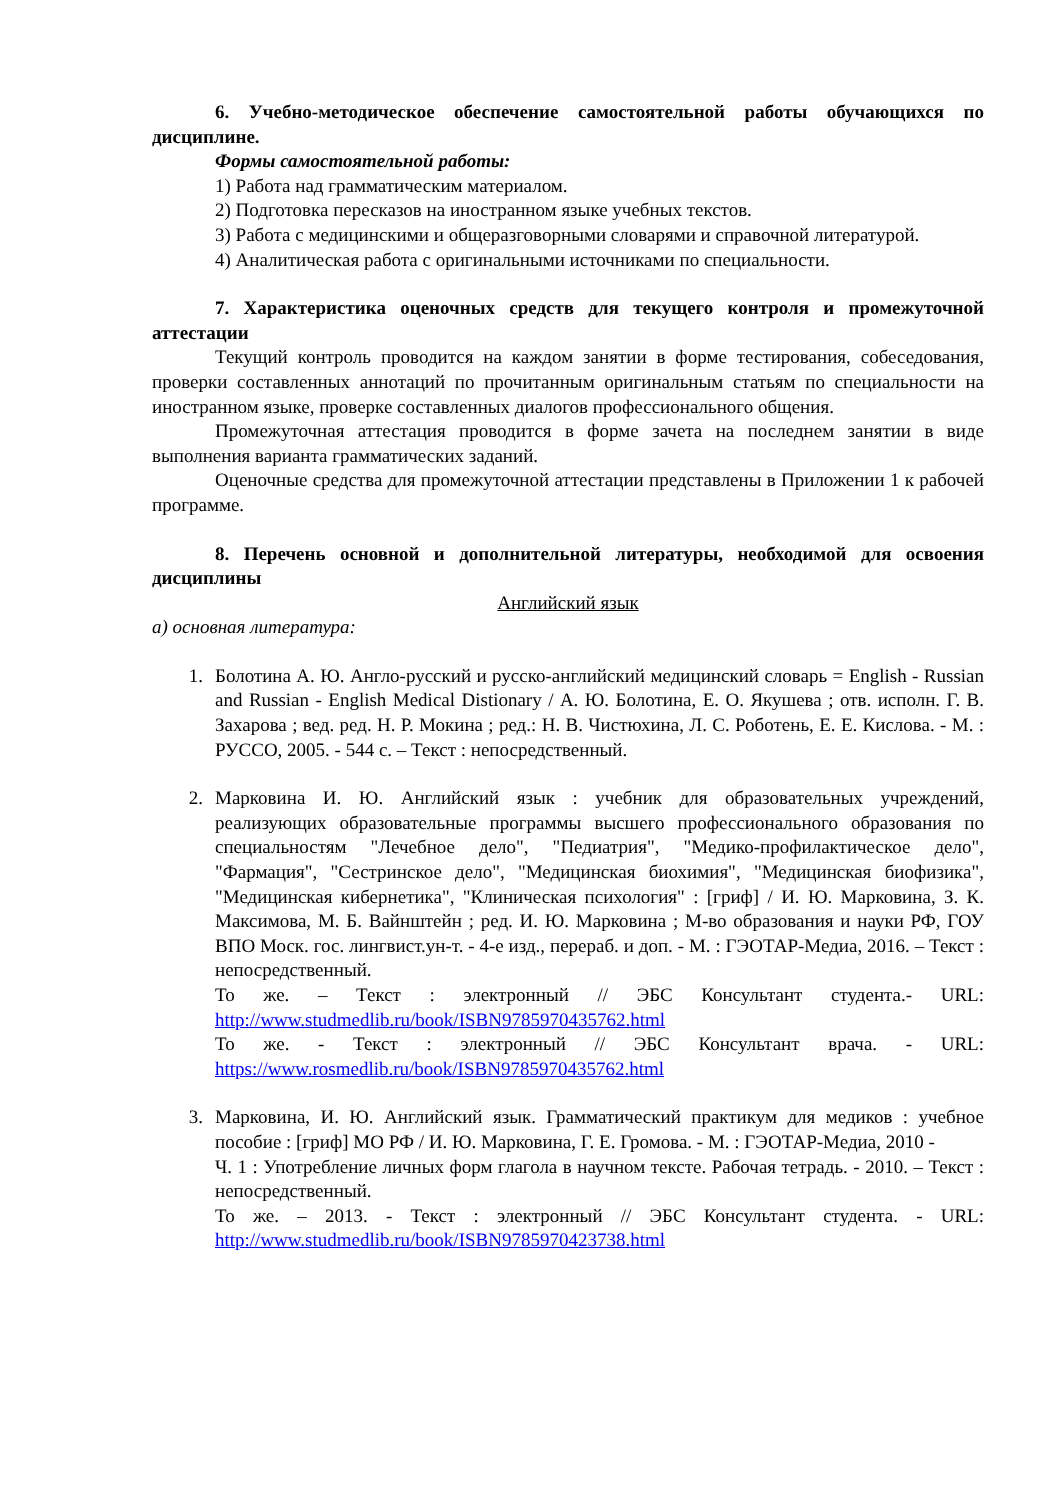6. Учебно-методическое обеспечение самостоятельной работы обучающихся по дисциплине.
Формы самостоятельной работы:
1) Работа над грамматическим материалом.
2) Подготовка пересказов на иностранном языке учебных текстов.
3) Работа с медицинскими и общеразговорными словарями и справочной литературой.
4) Аналитическая работа с оригинальными источниками по специальности.
7. Характеристика оценочных средств для текущего контроля и промежуточной аттестации
Текущий контроль проводится на каждом занятии в форме тестирования, собеседования, проверки составленных аннотаций по прочитанным оригинальным статьям по специальности на иностранном языке, проверке составленных диалогов профессионального общения.
Промежуточная аттестация проводится в форме зачета на последнем занятии в виде выполнения варианта грамматических заданий.
Оценочные средства для промежуточной аттестации представлены в Приложении 1 к рабочей программе.
8. Перечень основной и дополнительной литературы, необходимой для освоения дисциплины
Английский язык
а) основная литература:
1. Болотина А. Ю. Англо-русский и русско-английский медицинский словарь = English - Russian and Russian - English Medical Distionary / А. Ю. Болотина, Е. О. Якушева ; отв. исполн. Г. В. Захарова ; вед. ред. Н. Р. Мокина ; ред.: Н. В. Чистюхина, Л. С. Роботень, Е. Е. Кислова. - М. : РУССО, 2005. - 544 с. – Текст : непосредственный.
2. Марковина И. Ю. Английский язык : учебник для образовательных учреждений, реализующих образовательные программы высшего профессионального образования по специальностям "Лечебное дело", "Педиатрия", "Медико-профилактическое дело", "Фармация", "Сестринское дело", "Медицинская биохимия", "Медицинская биофизика", "Медицинская кибернетика", "Клиническая психология" : [гриф] / И. Ю. Марковина, З. К. Максимова, М. Б. Вайнштейн ; ред. И. Ю. Марковина ; М-во образования и науки РФ, ГОУ ВПО Моск. гос. лингвист.ун-т. - 4-е изд., перераб. и доп. - М. : ГЭОТАР-Медиа, 2016. – Текст : непосредственный.
То же. – Текст : электронный // ЭБС Консультант студента.- URL: http://www.studmedlib.ru/book/ISBN9785970435762.html
То же. - Текст : электронный // ЭБС Консультант врача. - URL: https://www.rosmedlib.ru/book/ISBN9785970435762.html
3. Марковина, И. Ю. Английский язык. Грамматический практикум для медиков : учебное пособие : [гриф] МО РФ / И. Ю. Марковина, Г. Е. Громова. - М. : ГЭОТАР-Медиа, 2010 -
Ч. 1 : Употребление личных форм глагола в научном тексте. Рабочая тетрадь. - 2010. – Текст : непосредственный.
То же. – 2013. - Текст : электронный // ЭБС Консультант студента. - URL: http://www.studmedlib.ru/book/ISBN9785970423738.html